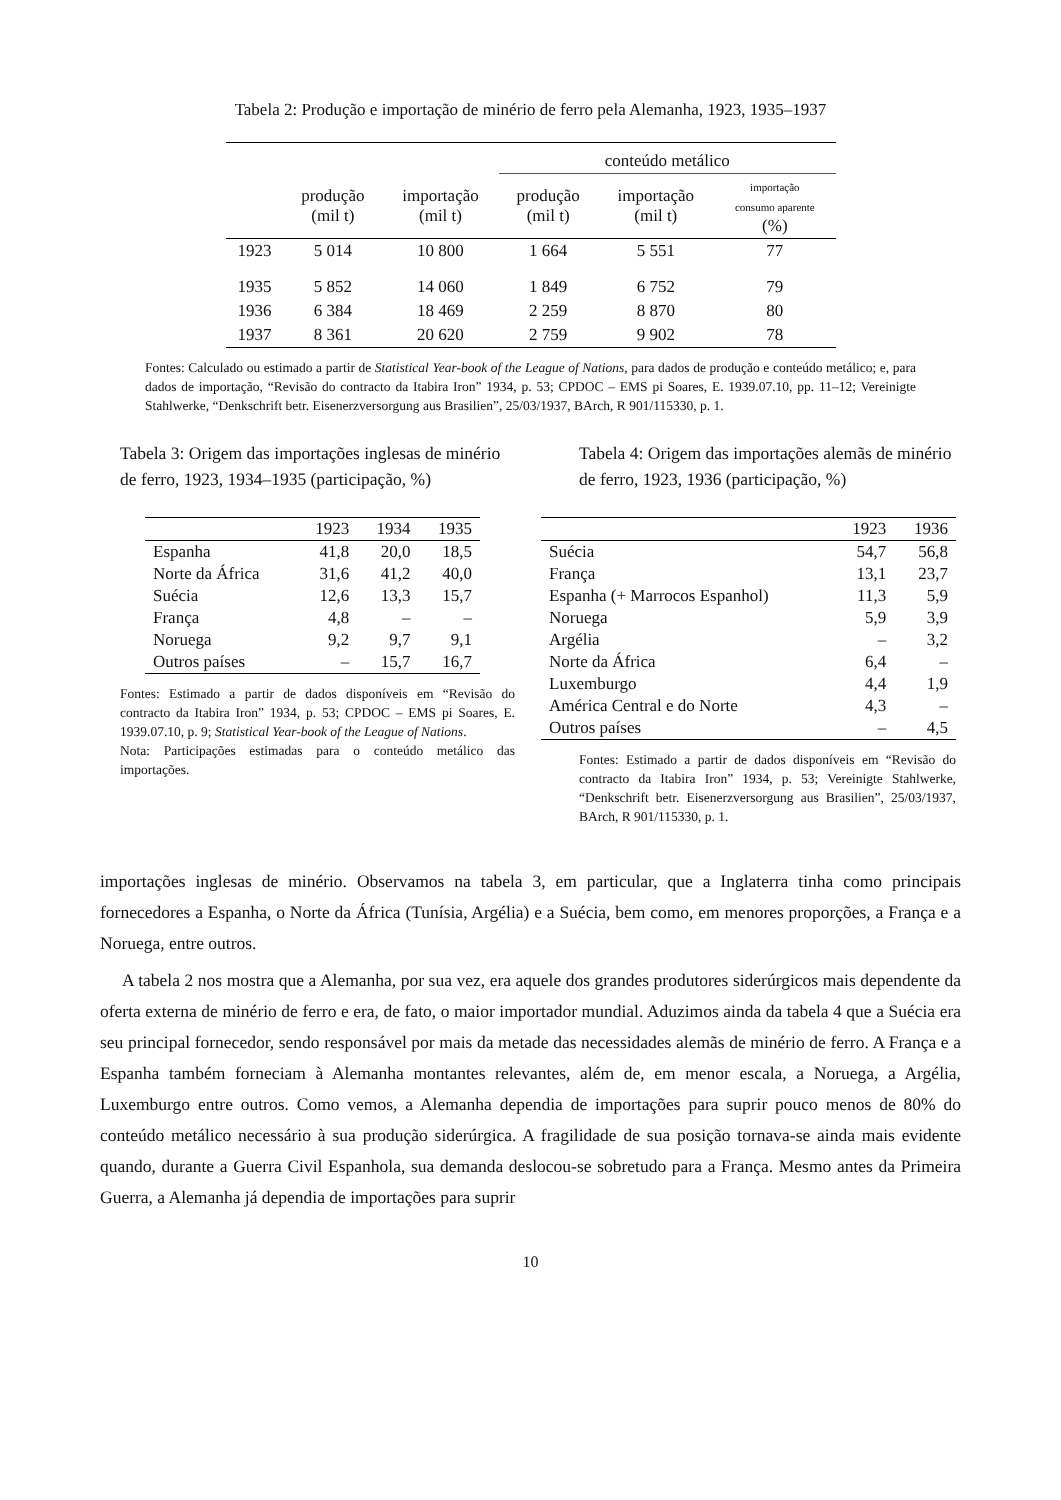Tabela 2: Produção e importação de minério de ferro pela Alemanha, 1923, 1935–1937
| | | | conteúdo metálico | | |
| --- | --- | --- | --- | --- | --- |
| | produção (mil t) | importação (mil t) | produção (mil t) | importação (mil t) | importação consumo aparente (%) |
| 1923 | 5 014 | 10 800 | 1 664 | 5 551 | 77 |
| 1935 | 5 852 | 14 060 | 1 849 | 6 752 | 79 |
| 1936 | 6 384 | 18 469 | 2 259 | 8 870 | 80 |
| 1937 | 8 361 | 20 620 | 2 759 | 9 902 | 78 |
Fontes: Calculado ou estimado a partir de Statistical Year-book of the League of Nations, para dados de produção e conteúdo metálico; e, para dados de importação, “Revisão do contracto da Itabira Iron” 1934, p. 53; CPDOC – EMS pi Soares, E. 1939.07.10, pp. 11–12; Vereinigte Stahlwerke, “Denkschrift betr. Eisenerzversorgung aus Brasilien”, 25/03/1937, BArch, R 901/115330, p. 1.
Tabela 3: Origem das importações inglesas de minério de ferro, 1923, 1934–1935 (participação, %)
| | 1923 | 1934 | 1935 |
| --- | --- | --- | --- |
| Espanha | 41,8 | 20,0 | 18,5 |
| Norte da África | 31,6 | 41,2 | 40,0 |
| Suécia | 12,6 | 13,3 | 15,7 |
| França | 4,8 | – | – |
| Noruega | 9,2 | 9,7 | 9,1 |
| Outros países | – | 15,7 | 16,7 |
Fontes: Estimado a partir de dados disponíveis em “Revisão do contracto da Itabira Iron” 1934, p. 53; CPDOC – EMS pi Soares, E. 1939.07.10, p. 9; Statistical Year-book of the League of Nations.
Nota: Participações estimadas para o conteúdo metálico das importações.
Tabela 4: Origem das importações alemãs de minério de ferro, 1923, 1936 (participação, %)
| | 1923 | 1936 |
| --- | --- | --- |
| Suécia | 54,7 | 56,8 |
| França | 13,1 | 23,7 |
| Espanha (+ Marrocos Espanhol) | 11,3 | 5,9 |
| Noruega | 5,9 | 3,9 |
| Argélia | – | 3,2 |
| Norte da África | 6,4 | – |
| Luxemburgo | 4,4 | 1,9 |
| América Central e do Norte | 4,3 | – |
| Outros países | – | 4,5 |
Fontes: Estimado a partir de dados disponíveis em “Revisão do contracto da Itabira Iron” 1934, p. 53; Vereinigte Stahlwerke, “Denkschrift betr. Eisenerzversorgung aus Brasilien”, 25/03/1937, BArch, R 901/115330, p. 1.
importações inglesas de minério. Observamos na tabela 3, em particular, que a Inglaterra tinha como principais fornecedores a Espanha, o Norte da África (Tunísia, Argélia) e a Suécia, bem como, em menores proporções, a França e a Noruega, entre outros.
A tabela 2 nos mostra que a Alemanha, por sua vez, era aquele dos grandes produtores siderúrgicos mais dependente da oferta externa de minério de ferro e era, de fato, o maior importador mundial. Aduzimos ainda da tabela 4 que a Suécia era seu principal fornecedor, sendo responsável por mais da metade das necessidades alemãs de minério de ferro. A França e a Espanha também forneciam à Alemanha montantes relevantes, além de, em menor escala, a Noruega, a Argélia, Luxemburgo entre outros. Como vemos, a Alemanha dependia de importações para suprir pouco menos de 80% do conteúdo metálico necessário à sua produção siderúrgica. A fragilidade de sua posição tornava-se ainda mais evidente quando, durante a Guerra Civil Espanhola, sua demanda deslocou-se sobretudo para a França. Mesmo antes da Primeira Guerra, a Alemanha já dependia de importações para suprir
10